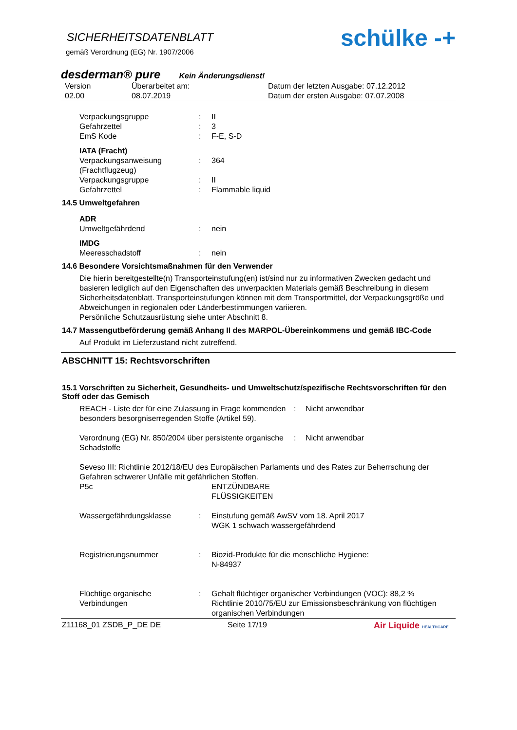schülke -+
SICHERHEITSDATENBLATT
gemäß Verordnung (EG) Nr. 1907/2006
desderman® pure Kein Änderungsdienst!
| Version 02.00 | Überarbeitet am: 08.07.2019 | Datum der letzten Ausgabe: 07.12.2012 Datum der ersten Ausgabe: 07.07.2008 |
| Verpackungsgruppe | : | II |
| Gefahrzettel | : | 3 |
| EmS Kode | : | F-E, S-D |
| IATA (Fracht) | | |
| Verpackungsanweisung (Frachtflugzeug) | : | 364 |
| Verpackungsgruppe | : | II |
| Gefahrzettel | : | Flammable liquid |
14.5 Umweltgefahren
| ADR | | |
| Umweltgefährdend | : | nein |
| IMDG | | |
| Meeresschadstoff | : | nein |
14.6 Besondere Vorsichtsmaßnahmen für den Verwender
Die hierin bereitgestellte(n) Transporteinstufung(en) ist/sind nur zu informativen Zwecken gedacht und basieren lediglich auf den Eigenschaften des unverpackten Materials gemäß Beschreibung in diesem Sicherheitsdatenblatt. Transporteinstufungen können mit dem Transportmittel, der Verpackungsgröße und Abweichungen in regionalen oder Länderbestimmungen variieren.
Persönliche Schutzausrüstung siehe unter Abschnitt 8.
14.7 Massengutbeförderung gemäß Anhang II des MARPOL-Übereinkommens und gemäß IBC-Code
Auf Produkt im Lieferzustand nicht zutreffend.
ABSCHNITT 15: Rechtsvorschriften
15.1 Vorschriften zu Sicherheit, Gesundheits- und Umweltschutz/spezifische Rechtsvorschriften für den Stoff oder das Gemisch
| REACH - Liste der für eine Zulassung in Frage kommenden besonders besorgniserregenden Stoffe (Artikel 59). | : | Nicht anwendbar |
| Verordnung (EG) Nr. 850/2004 über persistente organische Schadstoffe | : | Nicht anwendbar |
Seveso III: Richtlinie 2012/18/EU des Europäischen Parlaments und des Rates zur Beherrschung der Gefahren schwerer Unfälle mit gefährlichen Stoffen.
| P5c | | ENTZÜNDBARE FLÜSSIGKEITEN |
| Wassergefährdungsklasse | : | Einstufung gemäß AwSV vom 18. April 2017 WGK 1 schwach wassergefährdend |
| Registrierungsnummer | : | Biozid-Produkte für die menschliche Hygiene: N-84937 |
| Flüchtige organische Verbindungen | : | Gehalt flüchtiger organischer Verbindungen (VOC): 88,2 % Richtlinie 2010/75/EU zur Emissionsbeschränkung von flüchtigen organischen Verbindungen |
Z11168_01 ZSDB_P_DE DE Seite 17/19 Air Liquide HEALTHCARE